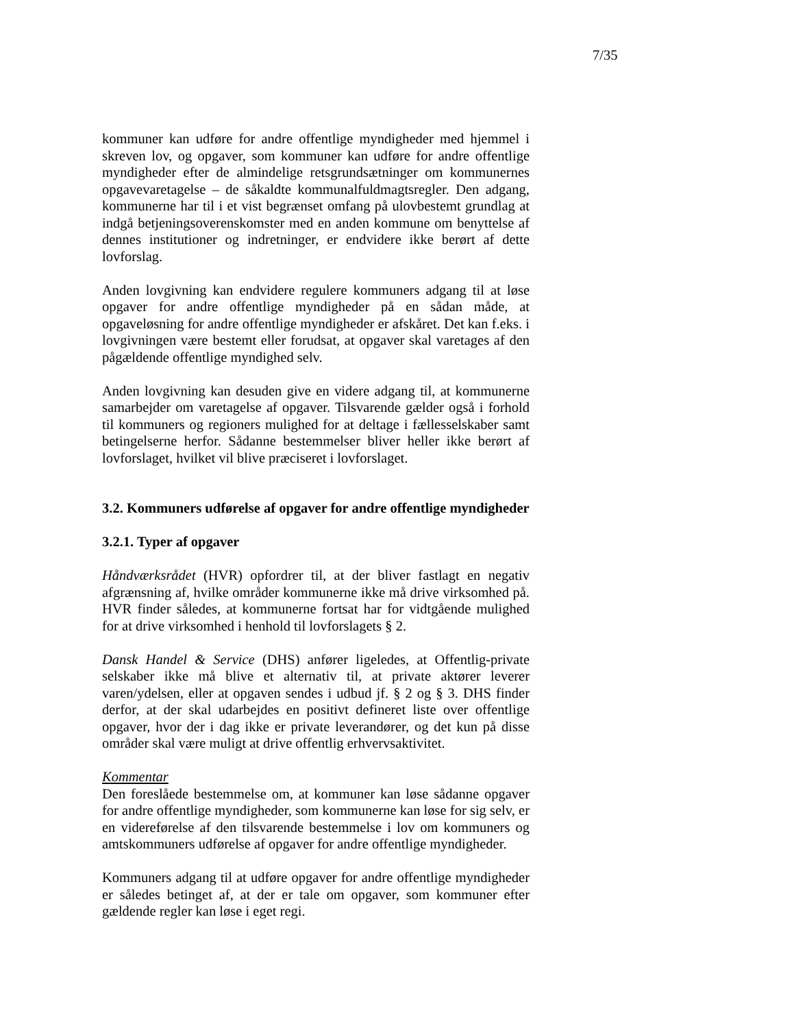7/35
kommuner kan udføre for andre offentlige myndigheder med hjemmel i skreven lov, og opgaver, som kommuner kan udføre for andre offentlige myndigheder efter de almindelige retsgrundsætninger om kommunernes opgavevaretagelse – de såkaldte kommunalfuldmagtsregler. Den adgang, kommunerne har til i et vist begrænset omfang på ulovbestemt grundlag at indgå betjeningsoverenskomster med en anden kommune om benyttelse af dennes institutioner og indretninger, er endvidere ikke berørt af dette lovforslag.
Anden lovgivning kan endvidere regulere kommuners adgang til at løse opgaver for andre offentlige myndigheder på en sådan måde, at opgaveløsning for andre offentlige myndigheder er afskåret. Det kan f.eks. i lovgivningen være bestemt eller forudsat, at opgaver skal varetages af den pågældende offentlige myndighed selv.
Anden lovgivning kan desuden give en videre adgang til, at kommunerne samarbejder om varetagelse af opgaver. Tilsvarende gælder også i forhold til kommuners og regioners mulighed for at deltage i fællesselskaber samt betingelserne herfor. Sådanne bestemmelser bliver heller ikke berørt af lovforslaget, hvilket vil blive præciseret i lovforslaget.
3.2. Kommuners udførelse af opgaver for andre offentlige myndigheder
3.2.1. Typer af opgaver
Håndværksrådet (HVR) opfordrer til, at der bliver fastlagt en negativ afgrænsning af, hvilke områder kommunerne ikke må drive virksomhed på. HVR finder således, at kommunerne fortsat har for vidtgående mulighed for at drive virksomhed i henhold til lovforslagets § 2.
Dansk Handel & Service (DHS) anfører ligeledes, at Offentlig-private selskaber ikke må blive et alternativ til, at private aktører leverer varen/ydelsen, eller at opgaven sendes i udbud jf. § 2 og § 3. DHS finder derfor, at der skal udarbejdes en positivt defineret liste over offentlige opgaver, hvor der i dag ikke er private leverandører, og det kun på disse områder skal være muligt at drive offentlig erhvervsaktivitet.
Kommentar
Den foreslåede bestemmelse om, at kommuner kan løse sådanne opgaver for andre offentlige myndigheder, som kommunerne kan løse for sig selv, er en videreførelse af den tilsvarende bestemmelse i lov om kommuners og amtskommuners udførelse af opgaver for andre offentlige myndigheder.
Kommuners adgang til at udføre opgaver for andre offentlige myndigheder er således betinget af, at der er tale om opgaver, som kommuner efter gældende regler kan løse i eget regi.